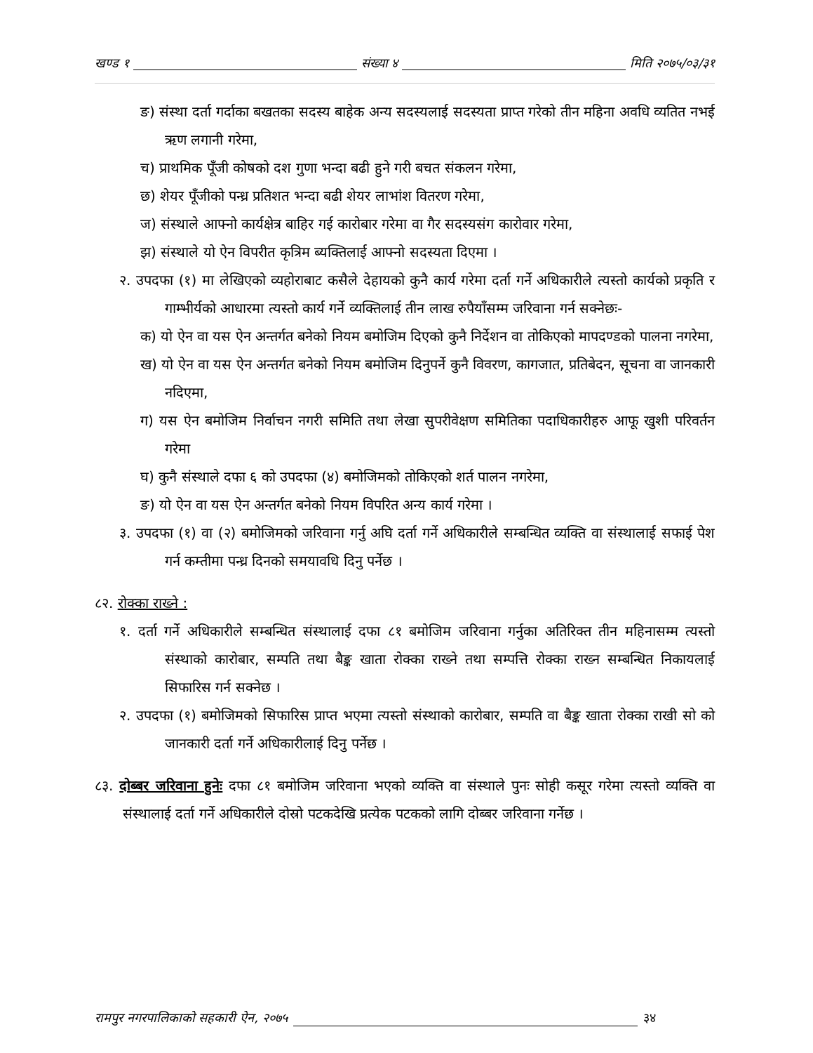खण्ड १ संख्या ४ मिति २०७५/०३/३१
ङ) संस्था दर्ता गर्दाका बखतका सदस्य बाहेक अन्य सदस्यलाई सदस्यता प्राप्त गरेको तीन महिना अवधि व्यतित नभई ऋण लगानी गरेमा,
च) प्राथमिक पूँजी कोषको दश गुणा भन्दा बढी हुने गरी बचत संकलन गरेमा,
छ) शेयर पूँजीको पन्ध्र प्रतिशत भन्दा बढी शेयर लाभांश वितरण गरेमा,
ज) संस्थाले आफ्नो कार्यक्षेत्र बाहिर गई कारोबार गरेमा वा गैर सदस्यसंग कारोवार गरेमा,
झ) संस्थाले यो ऐन विपरीत कृत्रिम ब्यक्तिलाई आफ्नो सदस्यता दिएमा ।
२. उपदफा (१) मा लेखिएको व्यहोराबाट कसैले देहायको कुनै कार्य गरेमा दर्ता गर्ने अधिकारीले त्यस्तो कार्यको प्रकृति र गाम्भीर्यको आधारमा त्यस्तो कार्य गर्ने व्यक्तिलाई तीन लाख रुपैयाँसम्म जरिवाना गर्न सक्नेछः-
क) यो ऐन वा यस ऐन अन्तर्गत बनेको नियम बमोजिम दिएको कुनै निर्देशन वा तोकिएको मापदण्डको पालना नगरेमा,
ख) यो ऐन वा यस ऐन अन्तर्गत बनेको नियम बमोजिम दिनुपर्ने कुनै विवरण, कागजात, प्रतिबेदन, सूचना वा जानकारी नदिएमा,
ग) यस ऐन बमोजिम निर्वाचन नगरी समिति तथा लेखा सुपरीवेक्षण समितिका पदाधिकारीहरु आफू खुशी परिवर्तन गरेमा
घ) कुनै संस्थाले दफा ६ को उपदफा (४) बमोजिमको तोकिएको शर्त पालन नगरेमा,
ङ) यो ऐन वा यस ऐन अन्तर्गत बनेको नियम विपरित अन्य कार्य गरेमा ।
३. उपदफा (१) वा (२) बमोजिमको जरिवाना गर्नु अघि दर्ता गर्ने अधिकारीले सम्बन्धित व्यक्ति वा संस्थालाई सफाई पेश गर्न कम्तीमा पन्ध्र दिनको समयावधि दिनु पर्नेछ ।
८२. रोक्का राख्ने :
१. दर्ता गर्ने अधिकारीले सम्बन्धित संस्थालाई दफा ८१ बमोजिम जरिवाना गर्नुका अतिरिक्त तीन महिनासम्म त्यस्तो संस्थाको कारोबार, सम्पति तथा बैङ्क खाता रोक्का राख्ने तथा सम्पत्ति रोक्का राख्न सम्बन्धित निकायलाई सिफारिस गर्न सक्नेछ ।
२. उपदफा (१) बमोजिमको सिफारिस प्राप्त भएमा त्यस्तो संस्थाको कारोबार, सम्पति वा बैङ्क खाता रोक्का राखी सो को जानकारी दर्ता गर्ने अधिकारीलाई दिनु पर्नेछ ।
८३. दोब्बर जरिवाना हुनेः दफा ८१ बमोजिम जरिवाना भएको व्यक्ति वा संस्थाले पुनः सोही कसूर गरेमा त्यस्तो व्यक्ति वा संस्थालाई दर्ता गर्ने अधिकारीले दोस्रो पटकदेखि प्रत्येक पटकको लागि दोब्बर जरिवाना गर्नेछ ।
रामपुर नगरपालिकाको सहकारी ऐन, २०७५ ३४